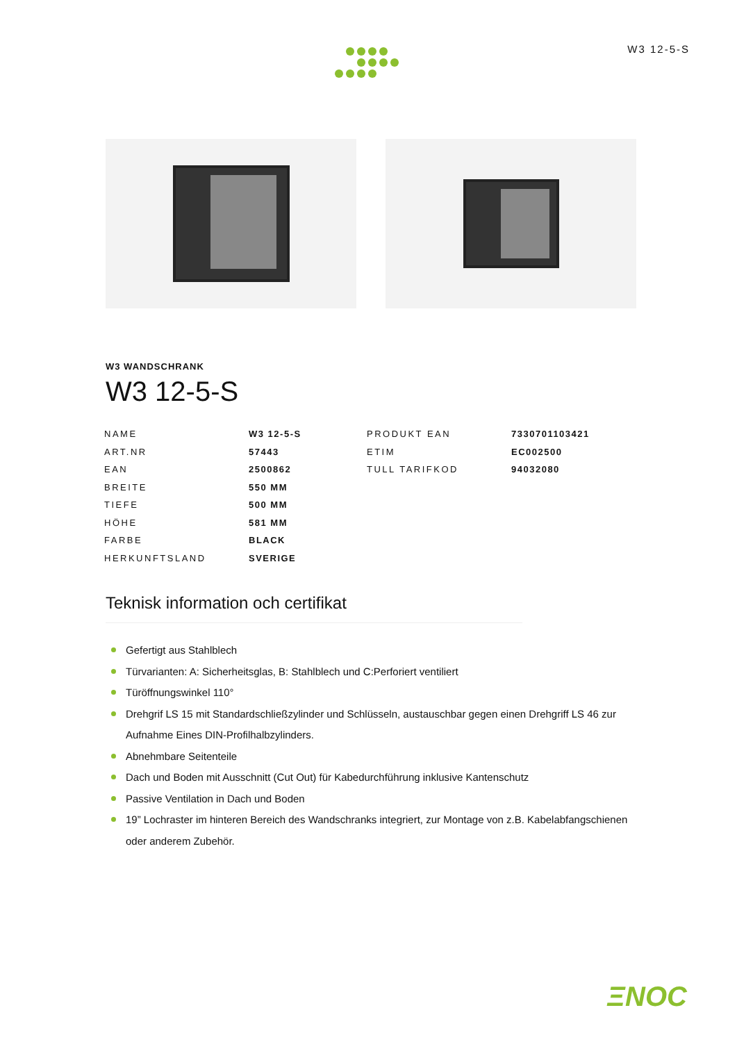W3 12-5-S
W3 WANDSCHRANK
W3 12-5-S
| NAME | W3 12-5-S | PRODUKT EAN | 7330701103421 |
| ART.NR | 57443 | ETIM | EC002500 |
| EAN | 2500862 | TULL TARIFKOD | 94032080 |
| BREITE | 550 MM | | |
| TIEFE | 500 MM | | |
| HÖHE | 581 MM | | |
| FARBE | BLACK | | |
| HERKUNFTSLAND | SVERIGE | | |
Teknisk information och certifikat
Gefertigt aus Stahlblech
Türvarianten: A: Sicherheitsglas, B: Stahlblech und C:Perforiert ventiliert
Türöffnungswinkel 110°
Drehgrif LS 15 mit Standardschließzylinder und Schlüsseln, austauschbar gegen einen Drehgriff LS 46 zur Aufnahme Eines DIN-Profilhalbzylinders.
Abnehmbare Seitenteile
Dach und Boden mit Ausschnitt (Cut Out) für Kabedurchführung inklusive Kantenschutz
Passive Ventilation in Dach und Boden
19” Lochraster im hinteren Bereich des Wandschranks integriert, zur Montage von z.B. Kabelabfangschienen oder anderem Zubehör.
ΞNOC